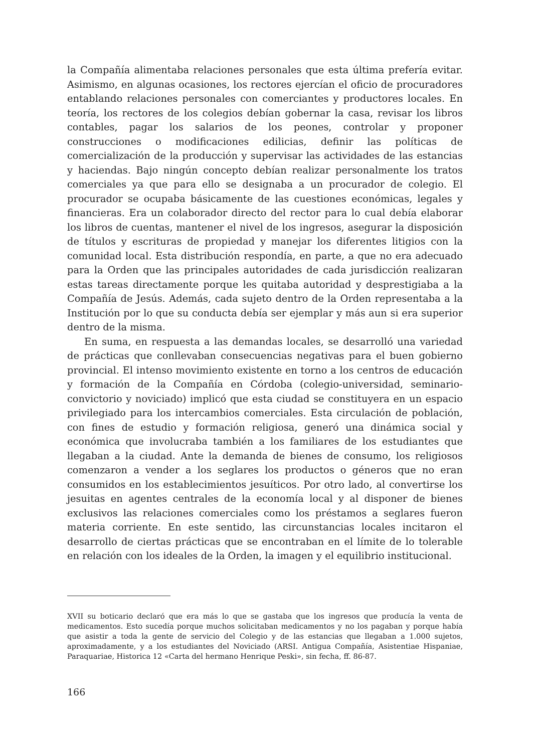la Compañía alimentaba relaciones personales que esta última prefería evitar. Asimismo, en algunas ocasiones, los rectores ejercían el oficio de procuradores entablando relaciones personales con comerciantes y productores locales. En teoría, los rectores de los colegios debían gobernar la casa, revisar los libros contables, pagar los salarios de los peones, controlar y proponer construcciones o modificaciones edilicias, definir las políticas de comercialización de la producción y supervisar las actividades de las estancias y haciendas. Bajo ningún concepto debían realizar personalmente los tratos comerciales ya que para ello se designaba a un procurador de colegio. El procurador se ocupaba básicamente de las cuestiones económicas, legales y financieras. Era un colaborador directo del rector para lo cual debía elaborar los libros de cuentas, mantener el nivel de los ingresos, asegurar la disposición de títulos y escrituras de propiedad y manejar los diferentes litigios con la comunidad local. Esta distribución respondía, en parte, a que no era adecuado para la Orden que las principales autoridades de cada jurisdicción realizaran estas tareas directamente porque les quitaba autoridad y desprestigiaba a la Compañía de Jesús. Además, cada sujeto dentro de la Orden representaba a la Institución por lo que su conducta debía ser ejemplar y más aun si era superior dentro de la misma.
En suma, en respuesta a las demandas locales, se desarrolló una variedad de prácticas que conllevaban consecuencias negativas para el buen gobierno provincial. El intenso movimiento existente en torno a los centros de educación y formación de la Compañía en Córdoba (colegio-universidad, seminario-convictorio y noviciado) implicó que esta ciudad se constituyera en un espacio privilegiado para los intercambios comerciales. Esta circulación de población, con fines de estudio y formación religiosa, generó una dinámica social y económica que involucraba también a los familiares de los estudiantes que llegaban a la ciudad. Ante la demanda de bienes de consumo, los religiosos comenzaron a vender a los seglares los productos o géneros que no eran consumidos en los establecimientos jesuíticos. Por otro lado, al convertirse los jesuitas en agentes centrales de la economía local y al disponer de bienes exclusivos las relaciones comerciales como los préstamos a seglares fueron materia corriente. En este sentido, las circunstancias locales incitaron el desarrollo de ciertas prácticas que se encontraban en el límite de lo tolerable en relación con los ideales de la Orden, la imagen y el equilibrio institucional.
XVII su boticario declaró que era más lo que se gastaba que los ingresos que producía la venta de medicamentos. Esto sucedía porque muchos solicitaban medicamentos y no los pagaban y porque había que asistir a toda la gente de servicio del Colegio y de las estancias que llegaban a 1.000 sujetos, aproximadamente, y a los estudiantes del Noviciado (ARSI. Antigua Compañía, Asistentiae Hispaniae, Paraquariae, Historica 12 «Carta del hermano Henrique Peski», sin fecha, ff. 86-87.
166